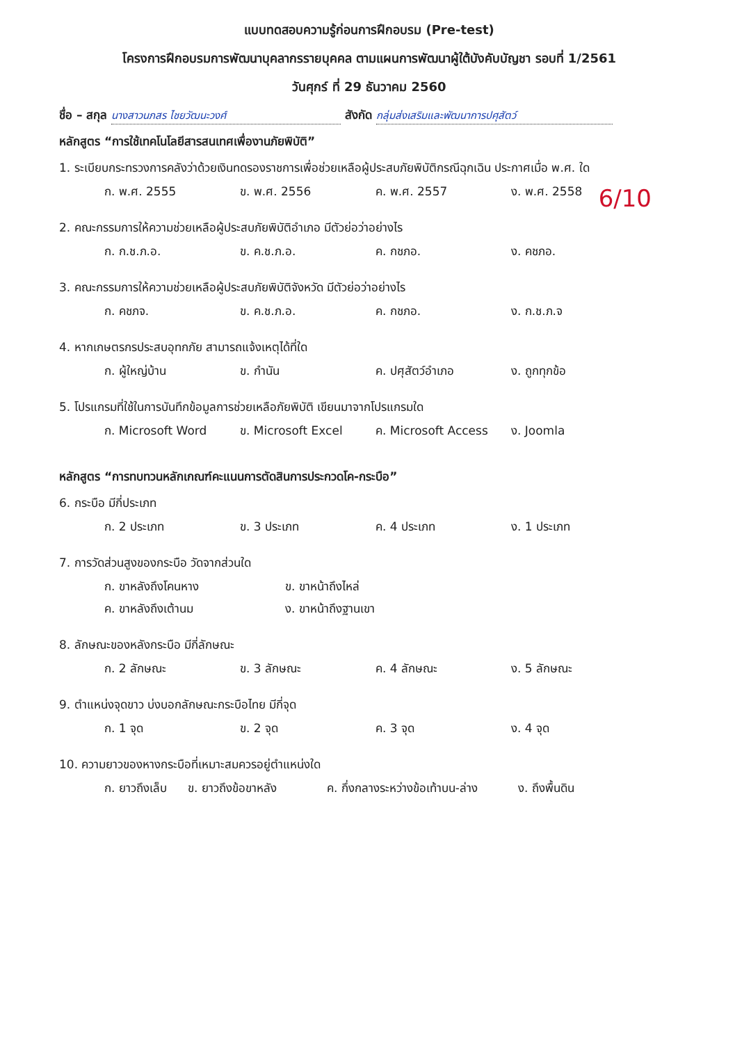แบบทดสอบความรู้ก่อนการฝึกอบรม (Pre-test)
โครงการฝึกอบรมการพัฒนาบุคลากรรายบุคคล ตามแผนการพัฒนาผู้ใต้บังคับบัญชา รอบที่ 1/2561
วันศุกร์ ที่ 29 ธันวาคม 2560
ชื่อ – สกุล นางสาวนภสร ไชยวัฒนะวงศ์ สังกัด กลุ่มส่งเสริมและพัฒนาการปศุสัตว์
หลักสูตร “การใช้เทคโนโลยีสารสนเทศเพื่องานภัยพิบัติ”
1. ระเบียบกระทรวงการคลังว่าด้วยเงินทดรองราชการเพื่อช่วยเหลือผู้ประสบภัยพิบัติกรณีฉุกเฉิน ประกาศเมื่อ พ.ศ. ใด
ก. พ.ศ. 2555 ข. พ.ศ. 2556 ค. พ.ศ. 2557 ง. พ.ศ. 2558
2. คณะกรรมการให้ความช่วยเหลือผู้ประสบภัยพิบัติอำเภอ มีตัวย่อว่าอย่างไร
ก. ก.ช.ภ.อ. ข. ค.ช.ภ.อ. ค. กชภอ. ง. คชภอ.
3. คณะกรรมการให้ความช่วยเหลือผู้ประสบภัยพิบัติจังหวัด มีตัวย่อว่าอย่างไร
ก. คชภจ. ข. ค.ช.ภ.อ. ค. กชภอ. ง. ก.ช.ภ.จ
4. หากเกษตรกรประสบอุทกภัย สามารถแจ้งเหตุได้ที่ใด
ก. ผู้ใหญ่บ้าน ข. กำนัน ค. ปศุสัตว์อำเภอ ง. ถูกทุกข้อ
5. โปรแกรมที่ใช้ในการบันทึกข้อมูลการช่วยเหลือภัยพิบัติ เขียนมาจากโปรแกรมใด
ก. Microsoft Word ข. Microsoft Excel ค. Microsoft Access ง. Joomla
หลักสูตร “การทบทวนหลักเกณฑ์คะแนนการตัดสินการประกวดโค-กระบือ”
6. กระบือ มีกี่ประเภท
ก. 2 ประเภท ข. 3 ประเภท ค. 4 ประเภท ง. 1 ประเภท
7. การวัดส่วนสูงของกระบือ วัดจากส่วนใด
ก. ขาหลังถึงโคนหาง ข. ขาหน้าถึงไหล่
ค. ขาหลังถึงเต้านม ง. ขาหน้าถึงฐานเขา
8. ลักษณะของหลังกระบือ มีกี่ลักษณะ
ก. 2 ลักษณะ ข. 3 ลักษณะ ค. 4 ลักษณะ ง. 5 ลักษณะ
9. ตำแหน่งจุดขาว บ่งบอกลักษณะกระบือไทย มีกี่จุด
ก. 1 จุด ข. 2 จุด ค. 3 จุด ง. 4 จุด
10. ความยาวของหางกระบือที่เหมาะสมควรอยู่ตำแหน่งใด
ก. ยาวถึงเล็บ ข. ยาวถึงข้อขาหลัง ค. กึ่งกลางระหว่างข้อเท้าบน-ล่าง ง. ถึงพื้นดิน
6/10